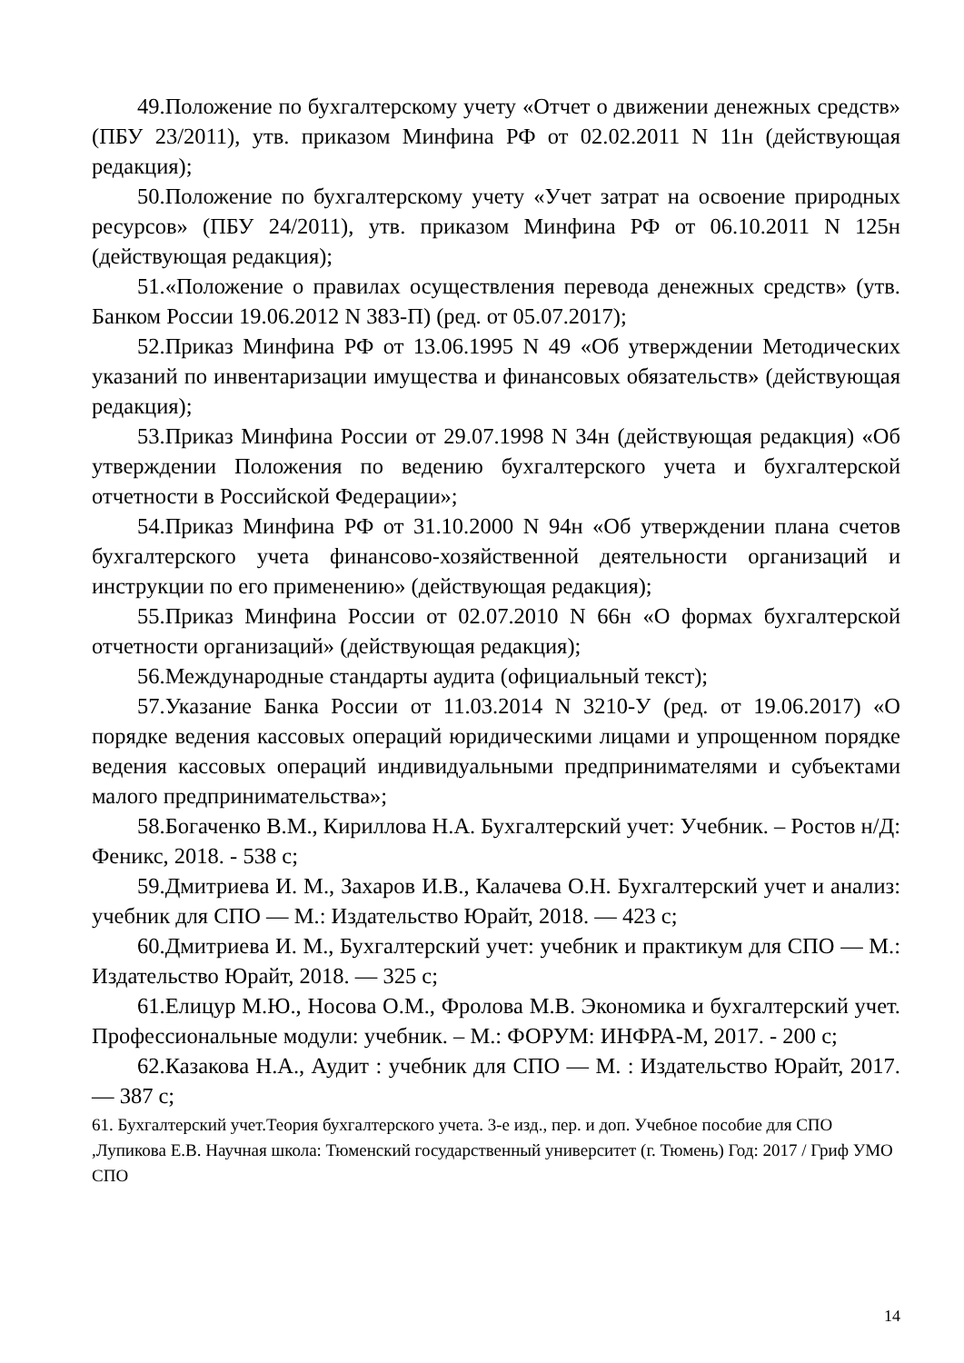49.Положение по бухгалтерскому учету «Отчет о движении денежных средств» (ПБУ 23/2011), утв. приказом Минфина РФ от 02.02.2011 N 11н (действующая редакция);
50.Положение по бухгалтерскому учету «Учет затрат на освоение природных ресурсов» (ПБУ 24/2011), утв. приказом Минфина РФ от 06.10.2011 N 125н (действующая редакция);
51.«Положение о правилах осуществления перевода денежных средств» (утв. Банком России 19.06.2012 N 383-П) (ред. от 05.07.2017);
52.Приказ Минфина РФ от 13.06.1995 N 49 «Об утверждении Методических указаний по инвентаризации имущества и финансовых обязательств» (действующая редакция);
53.Приказ Минфина России от 29.07.1998 N 34н (действующая редакция) «Об утверждении Положения по ведению бухгалтерского учета и бухгалтерской отчетности в Российской Федерации»;
54.Приказ Минфина РФ от 31.10.2000 N 94н «Об утверждении плана счетов бухгалтерского учета финансово-хозяйственной деятельности организаций и инструкции по его применению» (действующая редакция);
55.Приказ Минфина России от 02.07.2010 N 66н «О формах бухгалтерской отчетности организаций» (действующая редакция);
56.Международные стандарты аудита (официальный текст);
57.Указание Банка России от 11.03.2014 N 3210-У (ред. от 19.06.2017) «О порядке ведения кассовых операций юридическими лицами и упрощенном порядке ведения кассовых операций индивидуальными предпринимателями и субъектами малого предпринимательства»;
58.Богаченко В.М., Кириллова Н.А. Бухгалтерский учет: Учебник. – Ростов н/Д: Феникс, 2018. - 538 с;
59.Дмитриева И. М., Захаров И.В., Калачева О.Н. Бухгалтерский учет и анализ: учебник для СПО — М.: Издательство Юрайт, 2018. — 423 с;
60.Дмитриева И. М., Бухгалтерский учет: учебник и практикум для СПО — М.: Издательство Юрайт, 2018. — 325 с;
61.Елицур М.Ю., Носова О.М., Фролова М.В. Экономика и бухгалтерский учет. Профессиональные модули: учебник. – М.: ФОРУМ: ИНФРА-М, 2017. - 200 с;
62.Казакова Н.А., Аудит : учебник для СПО — М. : Издательство Юрайт, 2017. — 387 с;
61. Бухгалтерский учет.Теория бухгалтерского учета. 3-е изд., пер. и доп. Учебное пособие для СПО ,Лупикова Е.В. Научная школа: Тюменский государственный университет (г. Тюмень) Год: 2017 / Гриф УМО СПО
14